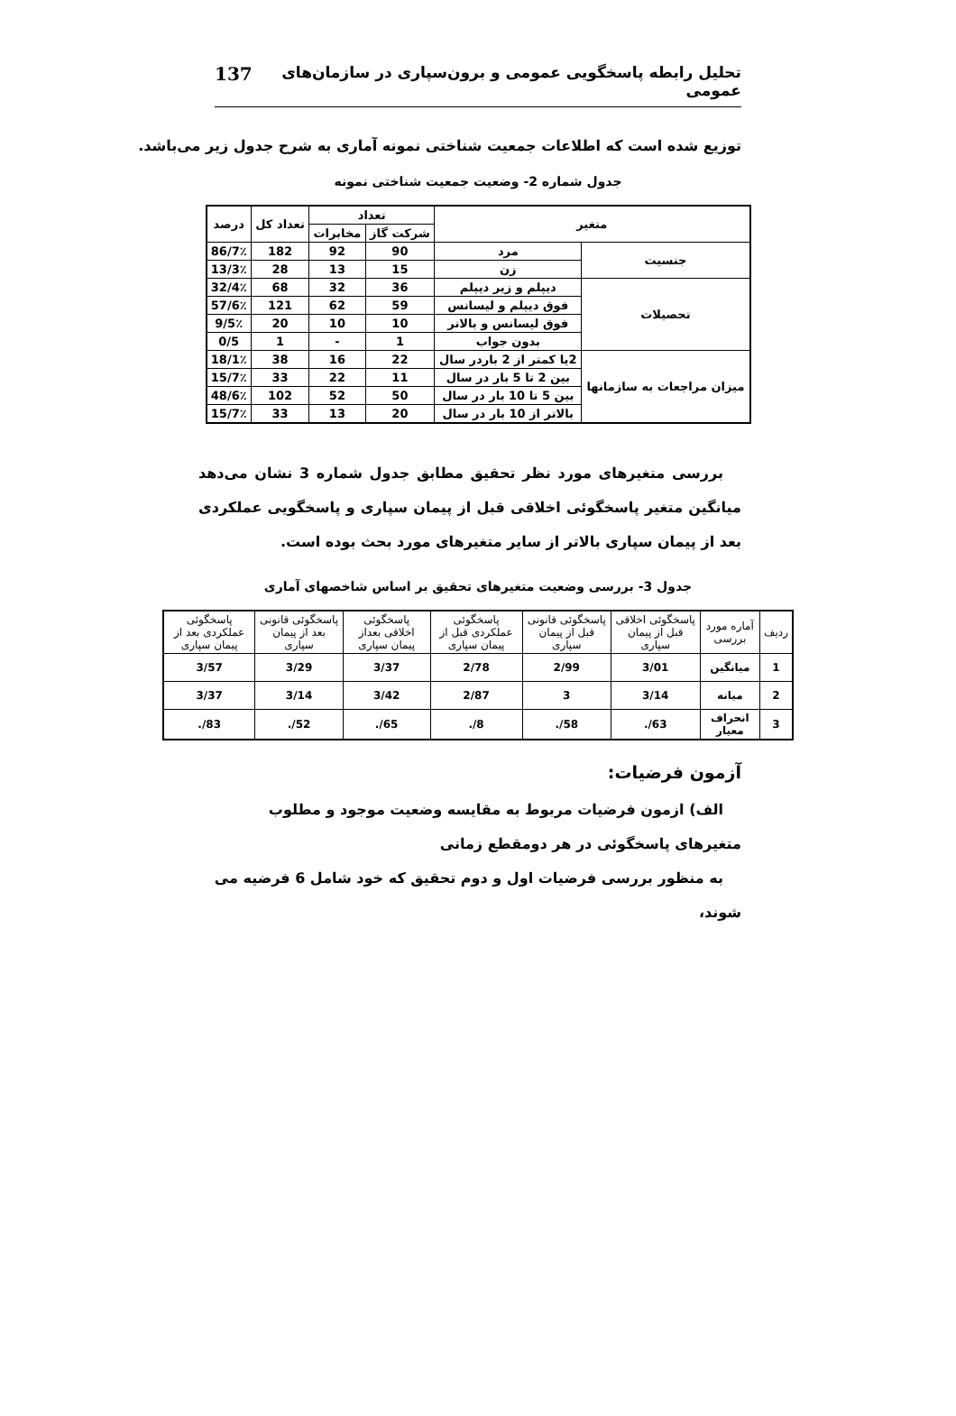تحلیل رابطه پاسخگویی عمومی و برون‌سپاری در سازمان‌های عمومی 137
توزیع شده است که اطلاعات جمعیت شناختی نمونه آماری به شرح جدول زیر می‌باشد.
جدول شماره 2- وضعیت جمعیت شناختی نمونه
| متغیر | | تعداد | | تعداد کل | درصد |
| --- | --- | --- | --- | --- | --- |
| | | شرکت گاز | مخابرات | | |
| جنسیت | مرد | 90 | 92 | 182 | 86/7٪ |
| | زن | 15 | 13 | 28 | 13/3٪ |
| تحصیلات | دیپلم و زیر دیپلم | 36 | 32 | 68 | 32/4٪ |
| | فوق دیپلم و لیسانس | 59 | 62 | 121 | 57/6٪ |
| | فوق لیسانس و بالاتر | 10 | 10 | 20 | 9/5٪ |
| | بدون جواب | 1 | - | 1 | 0/5 |
| میزان مراجعات به سازمانها | 2یا کمتر از 2 باردر سال | 22 | 16 | 38 | 18/1٪ |
| | بین 2 تا 5 بار در سال | 11 | 22 | 33 | 15/7٪ |
| | بین 5 تا 10 بار در سال | 50 | 52 | 102 | 48/6٪ |
| | بالاتر از 10 بار در سال | 20 | 13 | 33 | 15/7٪ |
بررسی متغیرهای مورد نظر تحقیق مطابق جدول شماره 3 نشان می‌دهد میانگین متغیر پاسخگوئی اخلاقی قبل از پیمان سپاری و پاسخگویی عملکردی بعد از پیمان سپاری بالاتر از سایر متغیرهای مورد بحث بوده است.
جدول 3- بررسی وضعیت متغیرهای تحقیق بر اساس شاخصهای آماری
| ردیف | آماره مورد بررسی | پاسخگوئی اخلاقی قبل از پیمان سپاری | پاسخگوئی قانونی قبل از پیمان سپاری | پاسخگوئی عملکردی قبل از پیمان سپاری | پاسخگوئی اخلاقی بعداز پیمان سپاری | پاسخگوئی قانونی بعد از پیمان سپاری | پاسخگوئی عملکردی بعد از پیمان سپاری |
| --- | --- | --- | --- | --- | --- | --- | --- |
| 1 | میانگین | 3/01 | 2/99 | 2/78 | 3/37 | 3/29 | 3/57 |
| 2 | میانه | 3/14 | 3 | 2/87 | 3/42 | 3/14 | 3/37 |
| 3 | انحراف معیار | 63/. | 58/. | 8/. | 65/. | 52/. | 83/. |
آزمون فرضیات:
الف) ازمون فرضیات مربوط به مقایسه وضعیت موجود و مطلوب متغیرهای پاسخگوئی در هر دومقطع زمانی
به منظور بررسی فرضیات اول و دوم تحقیق که خود شامل 6 فرضیه می شوند،